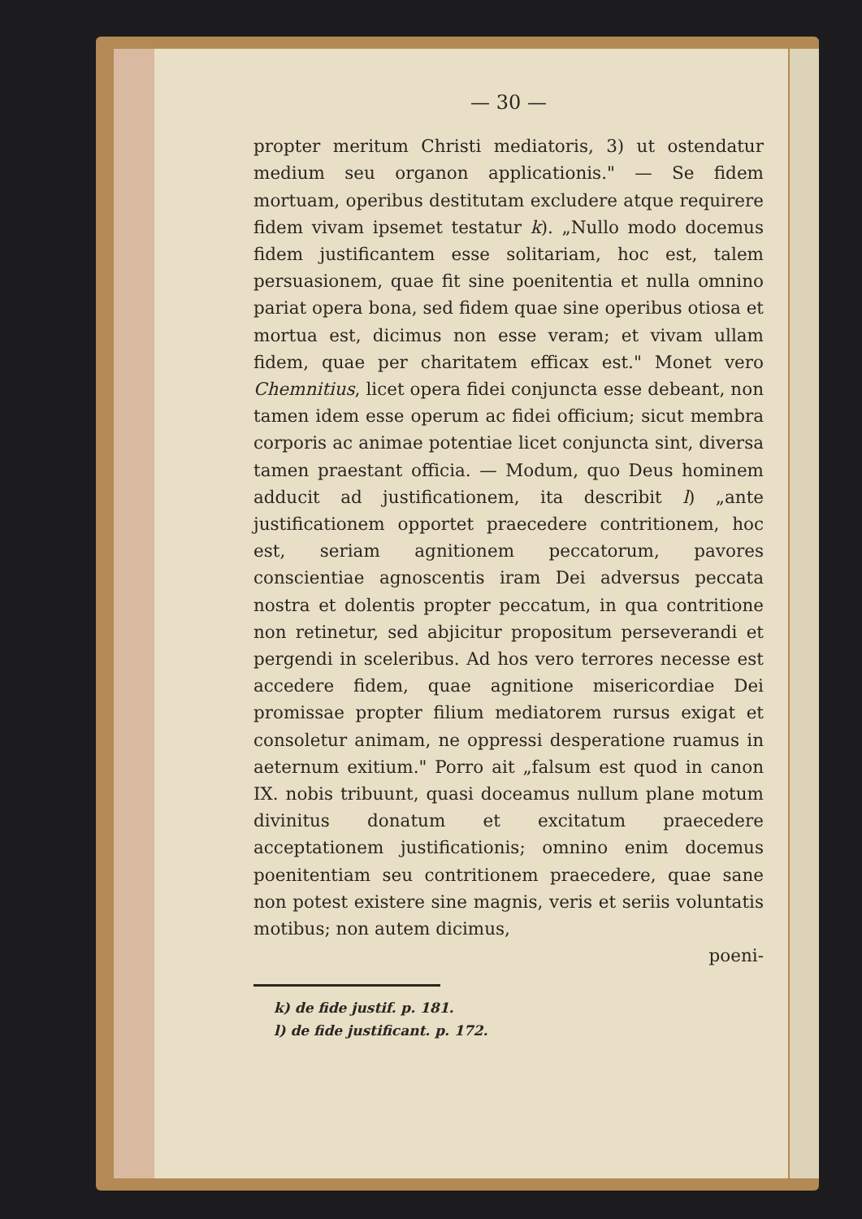— 30 —
propter meritum Christi mediatoris, 3) ut ostendatur medium seu organon applicationis." — Se fidem mortuam, operibus destitutam excludere atque requirere fidem vivam ipsemet testatur k). „Nullo modo docemus fidem justificantem esse solitariam, hoc est, talem persuasionem, quae fit sine poenitentia et nulla omnino pariat opera bona, sed fidem quae sine operibus otiosa et mortua est, dicimus non esse veram; et vivam ullam fidem, quae per charitatem efficax est." Monet vero Chemnitius, licet opera fidei conjuncta esse debeant, non tamen idem esse operum ac fidei officium; sicut membra corporis ac animae potentiae licet conjuncta sint, diversa tamen praestant officia. — Modum, quo Deus hominem adducit ad justificationem, ita describit l) „ante justificationem opportet praecedere contritionem, hoc est, seriam agnitionem peccatorum, pavores conscientiae agnoscentis iram Dei adversus peccata nostra et dolentis propter peccatum, in qua contritione non retinetur, sed abjicitur propositum perseverandi et pergendi in sceleribus. Ad hos vero terrores necesse est accedere fidem, quae agnitione misericordiae Dei promissae propter filium mediatorem rursus exigat et consoletur animam, ne oppressi desperatione ruamus in aeternum exitium." Porro ait „falsum est quod in canon IX. nobis tribuunt, quasi doceamus nullum plane motum divinitus donatum et excitatum praecedere acceptationem justificationis; omnino enim docemus poenitentiam seu contritionem praecedere, quae sane non potest existere sine magnis, veris et seriis voluntatis motibus; non autem dicimus,
poeni-
k) de fide justif. p. 181.
l) de fide justificant. p. 172.